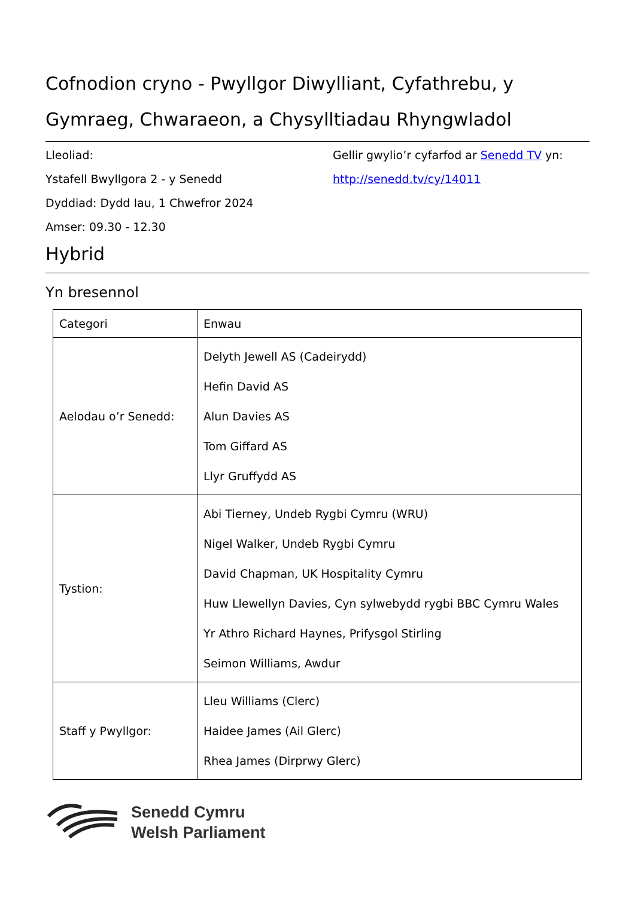Cofnodion cryno - Pwyllgor Diwylliant, Cyfathrebu, y Gymraeg, Chwaraeon, a Chysylltiadau Rhyngwladol
Lleoliad:
Ystafell Bwyllgora 2 - y Senedd
Dyddiad: Dydd Iau, 1 Chwefror 2024
Amser: 09.30 - 12.30
Gellir gwylio’r cyfarfod ar Senedd TV yn:
http://senedd.tv/cy/14011
Hybrid
Yn bresennol
| Categori | Enwau |
| --- | --- |
| Aelodau o’r Senedd: | Delyth Jewell AS (Cadeirydd) Hefin David AS Alun Davies AS Tom Giffard AS Llyr Gruffydd AS |
| Tystion: | Abi Tierney, Undeb Rygbi Cymru (WRU) Nigel Walker, Undeb Rygbi Cymru David Chapman, UK Hospitality Cymru Huw Llewellyn Davies, Cyn sylwebydd rygbi BBC Cymru Wales Yr Athro Richard Haynes, Prifysgol Stirling Seimon Williams, Awdur |
| Staff y Pwyllgor: | Lleu Williams (Clerc) Haidee James (Ail Glerc) Rhea James (Dirprwy Glerc) |
Senedd Cymru
Welsh Parliament